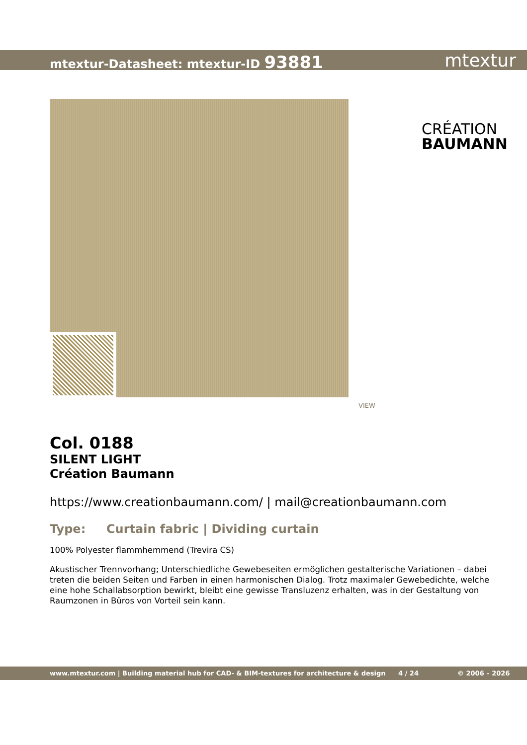mtextur-Datasheet: mtextur-ID 93881
mtextur
CRÉATION
BAUMANN
VIEW
Col. 0188
SILENT LIGHT
Création Baumann
https://www.creationbaumann.com/ | mail@creationbaumann.com
Type: Curtain fabric | Dividing curtain
100% Polyester flammhemmend (Trevira CS)
Akustischer Trennvorhang; Unterschiedliche Gewebeseiten ermöglichen gestalterische Variationen – dabei treten die beiden Seiten und Farben in einen harmonischen Dialog. Trotz maximaler Gewebedichte, welche eine hohe Schallabsorption bewirkt, bleibt eine gewisse Transluzenz erhalten, was in der Gestaltung von Raumzonen in Büros von Vorteil sein kann.
www.mtextur.com | Building material hub for CAD- & BIM-textures for architecture & design 4 / 24 © 2006 – 2026